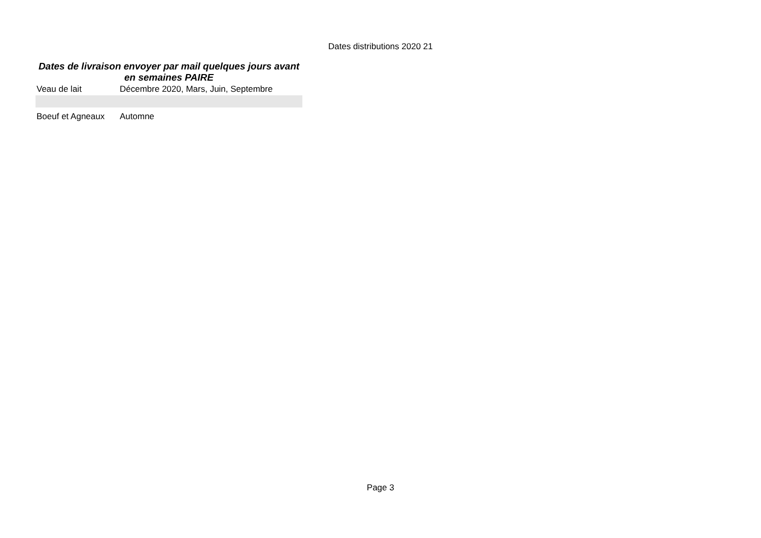Dates distributions 2020 21
Dates de livraison envoyer par mail quelques jours avant en semaines PAIRE
| Veau de lait | Décembre 2020, Mars, Juin, Septembre |
| Boeuf et Agneaux | Automne |
Page 3